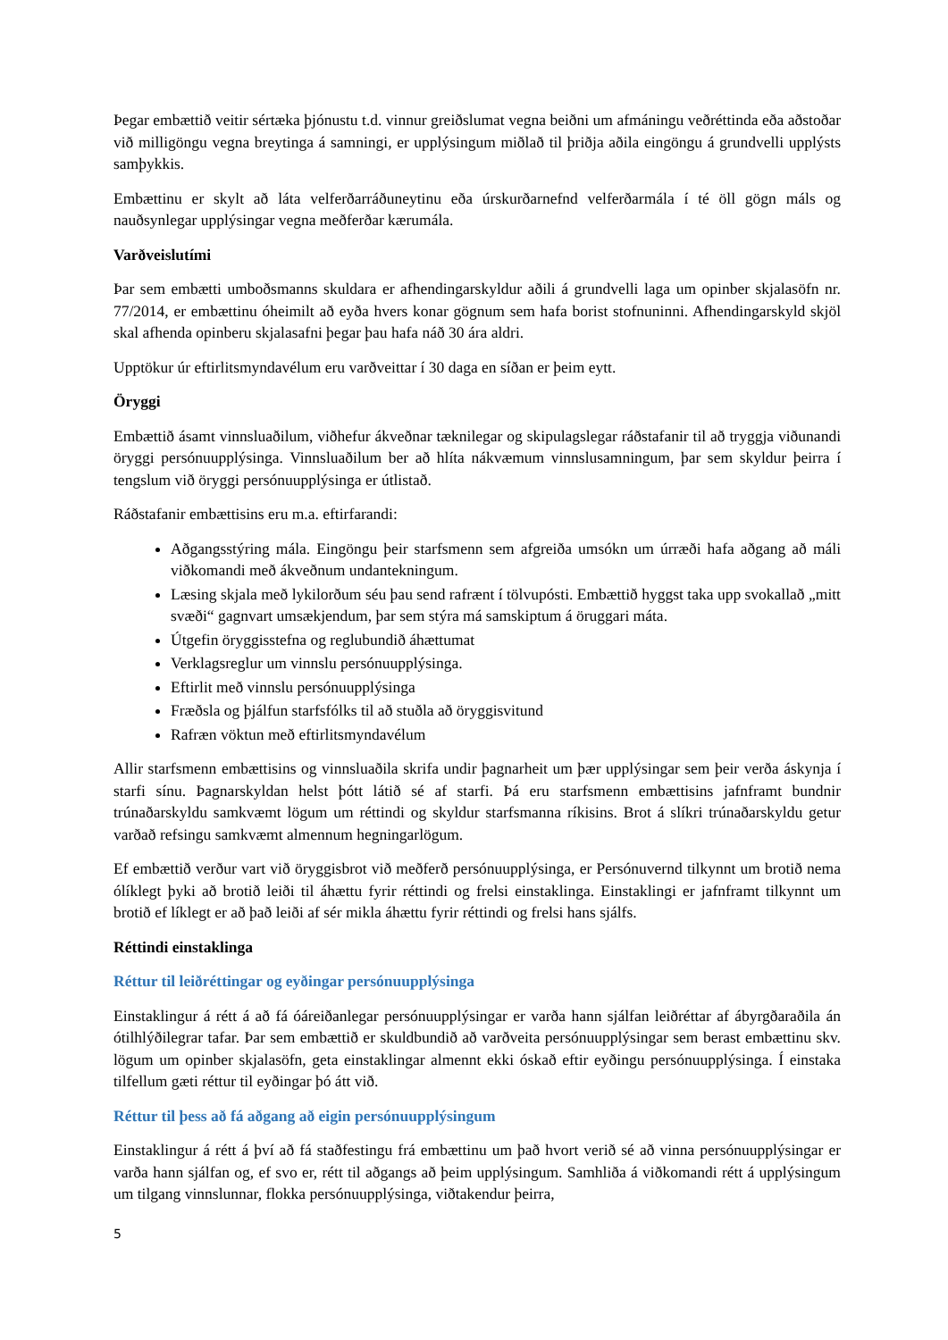Þegar embættið veitir sértæka þjónustu t.d. vinnur greiðslumat vegna beiðni um afmáningu veðréttinda eða aðstoðar við milligöngu vegna breytinga á samningi, er upplýsingum miðlað til þriðja aðila eingöngu á grundvelli upplýsts samþykkis.
Embættinu er skylt að láta velferðarráðuneytinu eða úrskurðarnefnd velferðarmála í té öll gögn máls og nauðsynlegar upplýsingar vegna meðferðar kærumála.
Varðveislutími
Þar sem embætti umboðsmanns skuldara er afhendingarskyldur aðili á grundvelli laga um opinber skjalasöfn nr. 77/2014, er embættinu óheimilt að eyða hvers konar gögnum sem hafa borist stofnuninni. Afhendingarskyld skjöl skal afhenda opinberu skjalasafni þegar þau hafa náð 30 ára aldri.
Upptökur úr eftirlitsmyndavélum eru varðveittar í 30 daga en síðan er þeim eytt.
Öryggi
Embættið ásamt vinnsluaðilum, viðhefur ákveðnar tæknilegar og skipulagslegar ráðstafanir til að tryggja viðunandi öryggi persónuupplýsinga. Vinnsluaðilum ber að hlíta nákvæmum vinnslusamningum, þar sem skyldur þeirra í tengslum við öryggi persónuupplýsinga er útlistað.
Ráðstafanir embættisins eru m.a. eftirfarandi:
Aðgangsstýring mála. Eingöngu þeir starfsmenn sem afgreiða umsókn um úrræði hafa aðgang að máli viðkomandi með ákveðnum undantekningum.
Læsing skjala með lykilorðum séu þau send rafrænt í tölvupósti. Embættið hyggst taka upp svokallað „mitt svæði“ gagnvart umsækjendum, þar sem stýra má samskiptum á öruggari máta.
Útgefin öryggisstefna og reglubundið áhættumat
Verklagsreglur um vinnslu persónuupplýsinga.
Eftirlit með vinnslu persónuupplýsinga
Fræðsla og þjálfun starfsfólks til að stuðla að öryggisvitund
Rafræn vöktun með eftirlitsmyndavélum
Allir starfsmenn embættisins og vinnsluaðila skrifa undir þagnarheit um þær upplýsingar sem þeir verða áskynja í starfi sínu. Þagnarskyldan helst þótt látið sé af starfi. Þá eru starfsmenn embættisins jafnframt bundnir trúnaðarskyldu samkvæmt lögum um réttindi og skyldur starfsmanna ríkisins. Brot á slíkri trúnaðarskyldu getur varðað refsingu samkvæmt almennum hegningarlögum.
Ef embættið verður vart við öryggisbrot við meðferð persónuupplýsinga, er Persónuvernd tilkynnt um brotið nema ólíklegt þyki að brotið leiði til áhættu fyrir réttindi og frelsi einstaklinga. Einstaklingi er jafnframt tilkynnt um brotið ef líklegt er að það leiði af sér mikla áhættu fyrir réttindi og frelsi hans sjálfs.
Réttindi einstaklinga
Réttur til leiðréttingar og eyðingar persónuupplýsinga
Einstaklingur á rétt á að fá óáreiðanlegar persónuupplýsingar er varða hann sjálfan leiðréttar af ábyrgðaraðila án ótilhlýðilegrar tafar. Þar sem embættið er skuldbundið að varðveita persónuupplýsingar sem berast embættinu skv. lögum um opinber skjalasöfn, geta einstaklingar almennt ekki óskað eftir eyðingu persónuupplýsinga. Í einstaka tilfellum gæti réttur til eyðingar þó átt við.
Réttur til þess að fá aðgang að eigin persónuupplýsingum
Einstaklingur á rétt á því að fá staðfestingu frá embættinu um það hvort verið sé að vinna persónuupplýsingar er varða hann sjálfan og, ef svo er, rétt til aðgangs að þeim upplýsingum. Samhliða á viðkomandi rétt á upplýsingum um tilgang vinnslunnar, flokka persónuupplýsinga, viðtakendur þeirra,
5